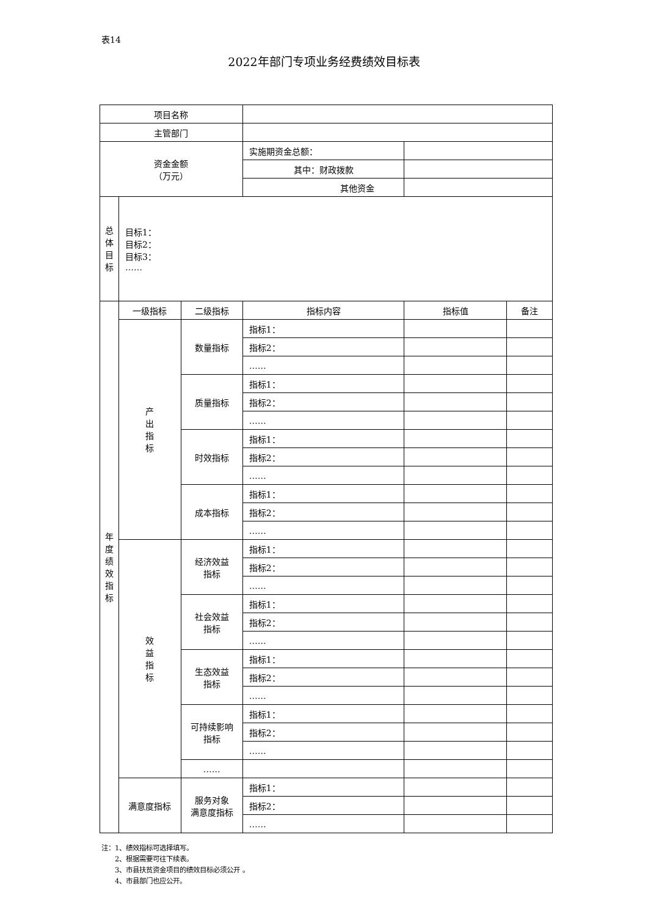表14
2022年部门专项业务经费绩效目标表
| 项目名称 | | | | | |
| 主管部门 | | | | | |
| 资金金额 （万元） | | | 实施期资金总额： | | |
| | | | 其中：财政拨款 | | |
| | | | 其他资金 | | |
| 总 体 目 标 | 目标1： 目标2： 目标3： …… | | | | |
| 年 度 绩 效 指 标 | 一级指标 | 二级指标 | 指标内容 | 指标值 | 备注 |
| | 产 出 指 标 | 数量指标 | 指标1： | | |
| | | | 指标2： | | |
| | | | …… | | |
| | | 质量指标 | 指标1： | | |
| | | | 指标2： | | |
| | | | …… | | |
| | | 时效指标 | 指标1： | | |
| | | | 指标2： | | |
| | | | …… | | |
| | | 成本指标 | 指标1： | | |
| | | | 指标2： | | |
| | | | …… | | |
| | 效 益 指 标 | 经济效益 指标 | 指标1： | | |
| | | | 指标2： | | |
| | | | …… | | |
| | | 社会效益 指标 | 指标1： | | |
| | | | 指标2： | | |
| | | | …… | | |
| | | 生态效益 指标 | 指标1： | | |
| | | | 指标2： | | |
| | | | …… | | |
| | | 可持续影响 指标 | 指标1： | | |
| | | | 指标2： | | |
| | | | …… | | |
| | | …… | | | |
| | 满意度指标 | 服务对象 满意度指标 | 指标1： | | |
| | | | 指标2： | | |
| | | | …… | | |
注：1、绩效指标可选择填写。
2、根据需要可往下续表。
3、市县扶贫资金项目的绩效目标必须公开 。
4、市县部门也应公开。